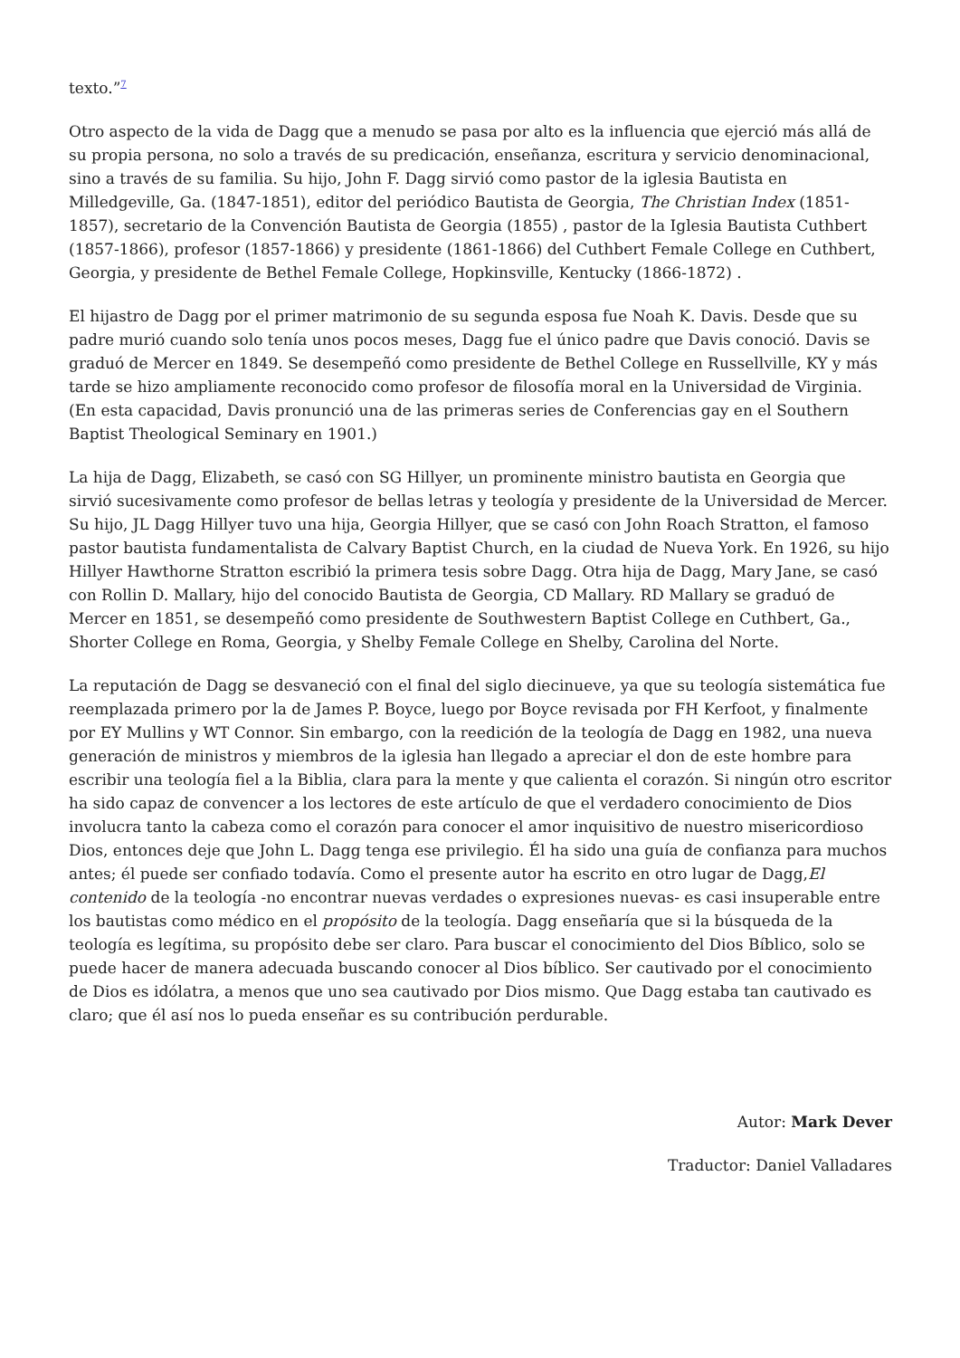texto.”<sup>7</sup>
Otro aspecto de la vida de Dagg que a menudo se pasa por alto es la influencia que ejerció más allá de su propia persona, no solo a través de su predicación, enseñanza, escritura y servicio denominacional, sino a través de su familia. Su hijo, John F. Dagg sirvió como pastor de la iglesia Bautista en Milledgeville, Ga. (1847-1851), editor del periódico Bautista de Georgia, The Christian Index (1851-1857), secretario de la Convención Bautista de Georgia (1855) , pastor de la Iglesia Bautista Cuthbert (1857-1866), profesor (1857-1866) y presidente (1861-1866) del Cuthbert Female College en Cuthbert, Georgia, y presidente de Bethel Female College, Hopkinsville, Kentucky (1866-1872) .
El hijastro de Dagg por el primer matrimonio de su segunda esposa fue Noah K. Davis. Desde que su padre murió cuando solo tenía unos pocos meses, Dagg fue el único padre que Davis conoció. Davis se graduó de Mercer en 1849. Se desempeñó como presidente de Bethel College en Russellville, KY y más tarde se hizo ampliamente reconocido como profesor de filosofía moral en la Universidad de Virginia. (En esta capacidad, Davis pronunció una de las primeras series de Conferencias gay en el Southern Baptist Theological Seminary en 1901.)
La hija de Dagg, Elizabeth, se casó con SG Hillyer, un prominente ministro bautista en Georgia que sirvió sucesivamente como profesor de bellas letras y teología y presidente de la Universidad de Mercer. Su hijo, JL Dagg Hillyer tuvo una hija, Georgia Hillyer, que se casó con John Roach Stratton, el famoso pastor bautista fundamentalista de Calvary Baptist Church, en la ciudad de Nueva York. En 1926, su hijo Hillyer Hawthorne Stratton escribió la primera tesis sobre Dagg. Otra hija de Dagg, Mary Jane, se casó con Rollin D. Mallary, hijo del conocido Bautista de Georgia, CD Mallary. RD Mallary se graduó de Mercer en 1851, se desempeñó como presidente de Southwestern Baptist College en Cuthbert, Ga., Shorter College en Roma, Georgia, y Shelby Female College en Shelby, Carolina del Norte.
La reputación de Dagg se desvaneció con el final del siglo diecinueve, ya que su teología sistemática fue reemplazada primero por la de James P. Boyce, luego por Boyce revisada por FH Kerfoot, y finalmente por EY Mullins y WT Connor. Sin embargo, con la reedición de la teología de Dagg en 1982, una nueva generación de ministros y miembros de la iglesia han llegado a apreciar el don de este hombre para escribir una teología fiel a la Biblia, clara para la mente y que calienta el corazón. Si ningún otro escritor ha sido capaz de convencer a los lectores de este artículo de que el verdadero conocimiento de Dios involucra tanto la cabeza como el corazón para conocer el amor inquisitivo de nuestro misericordioso Dios, entonces deje que John L. Dagg tenga ese privilegio. Él ha sido una guía de confianza para muchos antes; él puede ser confiado todavía. Como el presente autor ha escrito en otro lugar de Dagg,El contenido de la teología -no encontrar nuevas verdades o expresiones nuevas- es casi insuperable entre los bautistas como médico en el propósito de la teología. Dagg enseñaría que si la búsqueda de la teología es legítima, su propósito debe ser claro. Para buscar el conocimiento del Dios Bíblico, solo se puede hacer de manera adecuada buscando conocer al Dios bíblico. Ser cautivado por el conocimiento de Dios es idólatra, a menos que uno sea cautivado por Dios mismo. Que Dagg estaba tan cautivado es claro; que él así nos lo pueda enseñar es su contribución perdurable.
Autor: Mark Dever
Traductor: Daniel Valladares